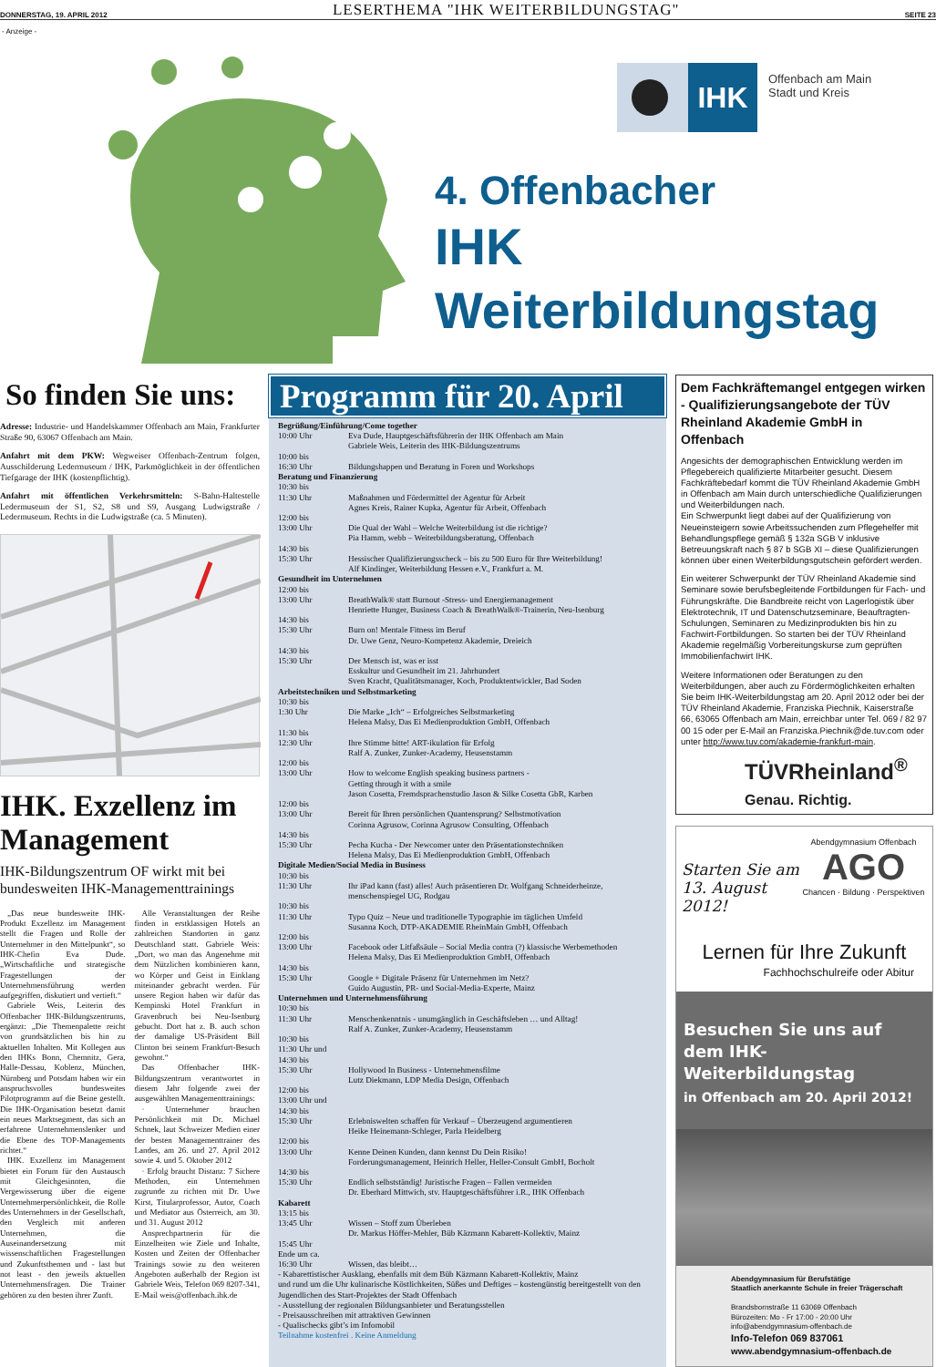DONNERSTAG, 19. APRIL 2012 LESERTHEMA "IHK WEITERBILDUNGSTAG" SEITE 23
- Anzeige -
IHK
Offenbach am Main
Stadt und Kreis
4. Offenbacher
IHK
Weiterbildungstag
So finden Sie uns:
Adresse: Industrie- und Handelskammer Offenbach am Main, Frankfurter Straße 90, 63067 Offenbach am Main.
Anfahrt mit dem PKW: Wegweiser Offenbach-Zentrum folgen, Ausschilderung Ledermuseum / IHK, Parkmöglichkeit in der öffentlichen Tiefgarage der IHK (kostenpflichtig).
Anfahrt mit öffentlichen Verkehrsmitteln: S-Bahn-Haltestelle Ledermuseum der S1, S2, S8 und S9, Ausgang Ludwigstraße / Ledermuseum. Rechts in die Ludwigstraße (ca. 5 Minuten).
IHK. Exzellenz im Management
IHK-Bildungszentrum OF wirkt mit bei bundesweiten IHK-Managementtrainings
„Das neue bundesweite IHK-Produkt Exzellenz im Management stellt die Fragen und Rolle der Unternehmer in den Mittelpunkt“, so IHK-Chefin Eva Dude. „Wirtschaftliche und strategische Fragestellungen der Unternehmensführung werden aufgegriffen, diskutiert und vertieft.“
Gabriele Weis, Leiterin des Offenbacher IHK-Bildungszentrums, ergänzt: „Die Themenpalette reicht von grundsätzlichen bis hin zu aktuellen Inhalten. Mit Kollegen aus den IHKs Bonn, Chemnitz, Gera, Halle-Dessau, Koblenz, München, Nürnberg und Potsdam haben wir ein anspruchsvolles bundesweites Pilotprogramm auf die Beine gestellt. Die IHK-Organisation besetzt damit ein neues Marktsegment, das sich an erfahrene Unternehmenslenker und die Ebene des TOP-Managements richtet.“
IHK. Exzellenz im Management bietet ein Forum für den Austausch mit Gleichgesinnten, die Vergewisserung über die eigene Unternehmerpersönlichkeit, die Rolle des Unternehmers in der Gesellschaft, den Vergleich mit anderen Unternehmen, die Auseinandersetzung mit wissenschaftlichen Fragestellungen und Zukunftsthemen und - last but not least - den jeweils aktuellen Unternehmensfragen. Die Trainer gehören zu den besten ihrer Zunft.
Alle Veranstaltungen der Reihe finden in erstklassigen Hotels an zahlreichen Standorten in ganz Deutschland statt. Gabriele Weis: „Dort, wo man das Angenehme mit dem Nützlichen kombinieren kann, wo Körper und Geist in Einklang miteinander gebracht werden. Für unsere Region haben wir dafür das Kempinski Hotel Frankfurt in Gravenbruch bei Neu-Isenburg gebucht. Dort hat z. B. auch schon der damalige US-Präsident Bill Clinton bei seinem Frankfurt-Besuch gewohnt.“
Das Offenbacher IHK-Bildungszentrum verantwortet in diesem Jahr folgende zwei der ausgewählten Managementtrainings:
· Unternehmer brauchen Persönlichkeit mit Dr. Michael Schnek, laut Schweizer Medien einer der besten Managementtrainer des Landes, am 26. und 27. April 2012 sowie 4. und 5. Oktober 2012
· Erfolg braucht Distanz: 7 Sichere Methoden, ein Unternehmen zugrunde zu richten mit Dr. Uwe Kirst, Titularprofessor, Autor, Coach und Mediator aus Österreich, am 30. und 31. August 2012
Ansprechpartnerin für die Einzelheiten wie Ziele und Inhalte, Kosten und Zeiten der Offenbacher Trainings sowie zu den weiteren Angeboten außerhalb der Region ist Gabriele Weis, Telefon 069 8207-341, E-Mail weis@offenbach.ihk.de
Programm für 20. April
| Begrüßung/Einführung/Come together | |
| 10:00 Uhr | Eva Dude, Hauptgeschäftsführerin der IHK Offenbach am Main Gabriele Weis, Leiterin des IHK-Bildungszentrums |
| 10:00 bis 16:30 Uhr | Bildungshappen und Beratung in Foren und Workshops |
| Beratung und Finanzierung | |
| 10:30 bis 11:30 Uhr | Maßnahmen und Fördermittel der Agentur für Arbeit Agnes Kreis, Rainer Kupka, Agentur für Arbeit, Offenbach |
| 12:00 bis 13:00 Uhr | Die Qual der Wahl – Welche Weiterbildung ist die richtige? Pia Hamm, webb – Weiterbildungsberatung, Offenbach |
| 14:30 bis 15:30 Uhr | Hessischer Qualifizierungsscheck – bis zu 500 Euro für Ihre Weiterbildung! Alf Kindinger, Weiterbildung Hessen e.V., Frankfurt a. M. |
| Gesundheit im Unternehmen | |
| 12:00 bis 13:00 Uhr | BreathWalk® statt Burnout -Stress- und Energiemanagement Henriette Hunger, Business Coach & BreathWalk®-Trainerin, Neu-Isenburg |
| 14:30 bis 15:30 Uhr | Burn on! Mentale Fitness im Beruf Dr. Uwe Genz, Neuro-Kompetenz Akademie, Dreieich |
| 14:30 bis 15:30 Uhr | Der Mensch ist, was er isst Esskultur und Gesundheit im 21. Jahrhundert Sven Kracht, Qualitätsmanager, Koch, Produktentwickler, Bad Soden |
| Arbeitstechniken und Selbstmarketing | |
| 10:30 bis 1:30 Uhr | Die Marke „Ich“ – Erfolgreiches Selbstmarketing Helena Malsy, Das Ei Medienproduktion GmbH, Offenbach |
| 11:30 bis 12:30 Uhr | Ihre Stimme bitte! ART-ikulation für Erfolg Ralf A. Zunker, Zunker-Academy, Heusenstamm |
| 12:00 bis 13:00 Uhr | How to welcome English speaking business partners - Getting through it with a smile Jason Cosetta, Fremdsprachenstudio Jason & Silke Cosetta GbR, Karben |
| 12:00 bis 13:00 Uhr | Bereit für Ihren persönlichen Quantensprung? Selbstmotivation Corinna Agrusow, Corinna Agrusow Consulting, Offenbach |
| 14:30 bis 15:30 Uhr | Pecha Kucha - Der Newcomer unter den Präsentationstechniken Helena Malsy, Das Ei Medienproduktion GmbH, Offenbach |
| Digitale Medien/Social Media in Business | |
| 10:30 bis 11:30 Uhr | Ihr iPad kann (fast) alles! Auch präsentieren Dr. Wolfgang Schneiderheinze, menschenspiegel UG, Rodgau |
| 10:30 bis 11:30 Uhr | Typo Quiz – Neue und traditionelle Typographie im täglichen Umfeld Susanna Koch, DTP-AKADEMIE RheinMain GmbH, Offenbach |
| 12:00 bis 13:00 Uhr | Facebook oder Litfaßsäule – Social Media contra (?) klassische Werbemethoden Helena Malsy, Das Ei Medienproduktion GmbH, Offenbach |
| 14:30 bis 15:30 Uhr | Google + Digitale Präsenz für Unternehmen im Netz? Guido Augustin, PR- und Social-Media-Experte, Mainz |
| Unternehmen und Unternehmensführung | |
| 10:30 bis 11:30 Uhr | Menschenkenntnis - unumgänglich in Geschäftsleben … und Alltag! Ralf A. Zunker, Zunker-Academy, Heusenstamm |
| 10:30 bis 11:30 Uhr und 14:30 bis 15:30 Uhr | Hollywood In Business - Unternehmensfilme Lutz Diekmann, LDP Media Design, Offenbach |
| 12:00 bis 13:00 Uhr und 14:30 bis 15:30 Uhr | Erlebniswelten schaffen für Verkauf – Überzeugend argumentieren Heike Heinemann-Schleger, Parla Heidelberg |
| 12:00 bis 13:00 Uhr | Kenne Deinen Kunden, dann kennst Du Dein Risiko! Forderungsmanagement, Heinrich Heller, Heller-Consult GmbH, Bocholt |
| 14:30 bis 15:30 Uhr | Endlich selbstständig! Juristische Fragen – Fallen vermeiden Dr. Eberhard Mittwich, stv. Hauptgeschäftsführer i.R., IHK Offenbach |
| Kabarett | |
| 13:15 bis 13:45 Uhr | Wissen – Stoff zum Überleben Dr. Markus Höffer-Mehler, Büb Käzmann Kabarett-Kollektiv, Mainz |
| 15:45 Uhr Ende um ca. 16:30 Uhr | Wissen, das bleibt… |
| - Kabarettistischer Ausklang, ebenfalls mit dem Büb Käzmann Kabarett-Kollektiv, Mainz und rund um die Uhr kulinarische Köstlichkeiten, Süßes und Deftiges – kostengünstig bereitgestellt von den Jugendlichen des Start-Projektes der Stadt Offenbach - Ausstellung der regionalen Bildungsanbieter und Beratungsstellen - Preisausschreiben mit attraktiven Gewinnen - Qualischecks gibt’s im Infomobil Teilnahme kostenfrei . Keine Anmeldung | |
Dem Fachkräftemangel entgegen wirken - Qualifizierungsangebote der TÜV Rheinland Akademie GmbH in Offenbach
Angesichts der demographischen Entwicklung werden im Pflegebereich qualifizierte Mitarbeiter gesucht. Diesem Fachkräftebedarf kommt die TÜV Rheinland Akademie GmbH in Offenbach am Main durch unterschiedliche Qualifizierungen und Weiterbildungen nach.
Ein Schwerpunkt liegt dabei auf der Qualifizierung von Neueinsteigern sowie Arbeitssuchenden zum Pflegehelfer mit Behandlungspflege gemäß § 132a SGB V inklusive Betreuungskraft nach § 87 b SGB XI – diese Qualifizierungen können über einen Weiterbildungsgutschein gefördert werden.
Ein weiterer Schwerpunkt der TÜV Rheinland Akademie sind Seminare sowie berufsbegleitende Fortbildungen für Fach- und Führungskräfte. Die Bandbreite reicht von Lagerlogistik über Elektrotechnik, IT und Datenschutzseminare, Beauftragten-Schulungen, Seminaren zu Medizinprodukten bis hin zu Fachwirt-Fortbildungen. So starten bei der TÜV Rheinland Akademie regelmäßig Vorbereitungskurse zum geprüften Immobilienfachwirt IHK.
Weitere Informationen oder Beratungen zu den Weiterbildungen, aber auch zu Fördermöglichkeiten erhalten Sie beim IHK-Weiterbildungstag am 20. April 2012 oder bei der TÜV Rheinland Akademie, Franziska Piechnik, Kaiserstraße 66, 63065 Offenbach am Main, erreichbar unter Tel. 069 / 82 97 00 15 oder per E-Mail an Franziska.Piechnik@de.tuv.com oder unter http://www.tuv.com/akademie-frankfurt-main.
TÜVRheinland<sup>®</sup>
Genau. Richtig.
Starten Sie am 13. August 2012!
Abendgymnasium Offenbach
AGO
Chancen · Bildung · Perspektiven
Lernen für Ihre Zukunft
Fachhochschulreife oder Abitur
Besuchen Sie uns auf dem IHK-Weiterbildungstag
in Offenbach am 20. April 2012!
Abendgymnasium für Berufstätige
Staatlich anerkannte Schule in freier Trägerschaft
Brandsbornstraße 11 63069 Offenbach
Bürozeiten: Mo - Fr 17:00 - 20:00 Uhr
info@abendgymnasium-offenbach.de
Info-Telefon 069 837061
www.abendgymnasium-offenbach.de